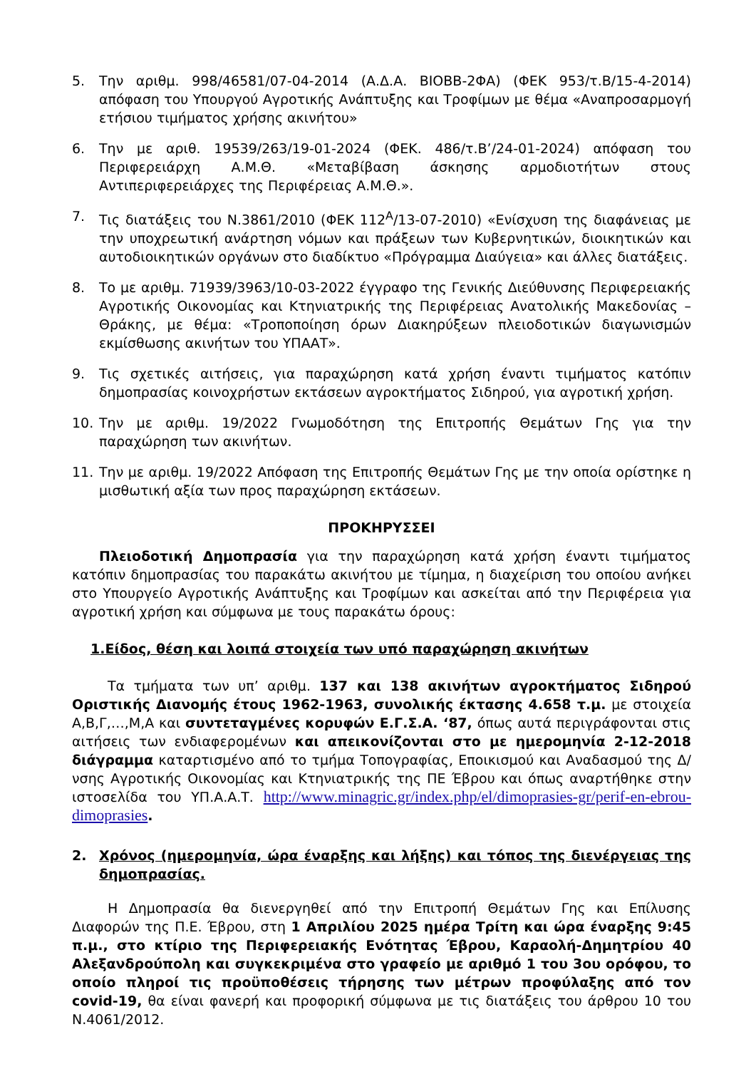5. Την αριθμ. 998/46581/07-04-2014 (Α.Δ.Α. ΒΙΟΒΒ-2ΦΑ) (ΦΕΚ 953/τ.Β/15-4-2014) απόφαση του Υπουργού Αγροτικής Ανάπτυξης και Τροφίμων με θέμα «Αναπροσαρμογή ετήσιου τιμήματος χρήσης ακινήτου»
6. Την με αριθ. 19539/263/19-01-2024 (ΦΕΚ. 486/τ.Β’/24-01-2024) απόφαση του Περιφερειάρχη Α.Μ.Θ. «Μεταβίβαση άσκησης αρμοδιοτήτων στους Αντιπεριφερειάρχες της Περιφέρειας Α.Μ.Θ.».
7. Τις διατάξεις του Ν.3861/2010 (ΦΕΚ 112<sup>Α</sup>/13-07-2010) «Ενίσχυση της διαφάνειας με την υποχρεωτική ανάρτηση νόμων και πράξεων των Κυβερνητικών, διοικητικών και αυτοδιοικητικών οργάνων στο διαδίκτυο «Πρόγραμμα Διαύγεια» και άλλες διατάξεις.
8. Το με αριθμ. 71939/3963/10-03-2022 έγγραφο της Γενικής Διεύθυνσης Περιφερειακής Αγροτικής Οικονομίας και Κτηνιατρικής της Περιφέρειας Ανατολικής Μακεδονίας – Θράκης, με θέμα: «Τροποποίηση όρων Διακηρύξεων πλειοδοτικών διαγωνισμών εκμίσθωσης ακινήτων του ΥΠΑΑΤ».
9. Τις σχετικές αιτήσεις, για παραχώρηση κατά χρήση έναντι τιμήματος κατόπιν δημοπρασίας κοινοχρήστων εκτάσεων αγροκτήματος Σιδηρού, για αγροτική χρήση.
10. Την με αριθμ. 19/2022 Γνωμοδότηση της Επιτροπής Θεμάτων Γης για την παραχώρηση των ακινήτων.
11. Την με αριθμ. 19/2022 Απόφαση της Επιτροπής Θεμάτων Γης με την οποία ορίστηκε η μισθωτική αξία των προς παραχώρηση εκτάσεων.
ΠΡΟΚΗΡΥΣΣΕΙ
Πλειοδοτική Δημοπρασία για την παραχώρηση κατά χρήση έναντι τιμήματος κατόπιν δημοπρασίας του παρακάτω ακινήτου με τίμημα, η διαχείριση του οποίου ανήκει στο Υπουργείο Αγροτικής Ανάπτυξης και Τροφίμων και ασκείται από την Περιφέρεια για αγροτική χρήση και σύμφωνα με τους παρακάτω όρους:
1.Είδος, θέση και λοιπά στοιχεία των υπό παραχώρηση ακινήτων
Τα τμήματα των υπ’ αριθμ. 137 και 138 ακινήτων αγροκτήματος Σιδηρού Οριστικής Διανομής έτους 1962-1963, συνολικής έκτασης 4.658 τ.μ. με στοιχεία Α,Β,Γ,…,Μ,Α και συντεταγμένες κορυφών Ε.Γ.Σ.Α. ‘87, όπως αυτά περιγράφονται στις αιτήσεις των ενδιαφερομένων και απεικονίζονται στο με ημερομηνία 2-12-2018 διάγραμμα καταρτισμένο από το τμήμα Τοπογραφίας, Εποικισμού και Αναδασμού της Δ/νσης Αγροτικής Οικονομίας και Κτηνιατρικής της ΠΕ Έβρου και όπως αναρτήθηκε στην ιστοσελίδα του ΥΠ.Α.Α.Τ. http://www.minagric.gr/index.php/el/dimoprasies-gr/perif-en-ebrou-dimoprasies.
2. Χρόνος (ημερομηνία, ώρα έναρξης και λήξης) και τόπος της διενέργειας της δημοπρασίας.
Η Δημοπρασία θα διενεργηθεί από την Επιτροπή Θεμάτων Γης και Επίλυσης Διαφορών της Π.Ε. Έβρου, στη 1 Απριλίου 2025 ημέρα Τρίτη και ώρα έναρξης 9:45 π.μ., στο κτίριο της Περιφερειακής Ενότητας Έβρου, Καραολή-Δημητρίου 40 Αλεξανδρούπολη και συγκεκριμένα στο γραφείο με αριθμό 1 του 3ου ορόφου, το οποίο πληροί τις προϋποθέσεις τήρησης των μέτρων προφύλαξης από τον covid-19, θα είναι φανερή και προφορική σύμφωνα με τις διατάξεις του άρθρου 10 του Ν.4061/2012.